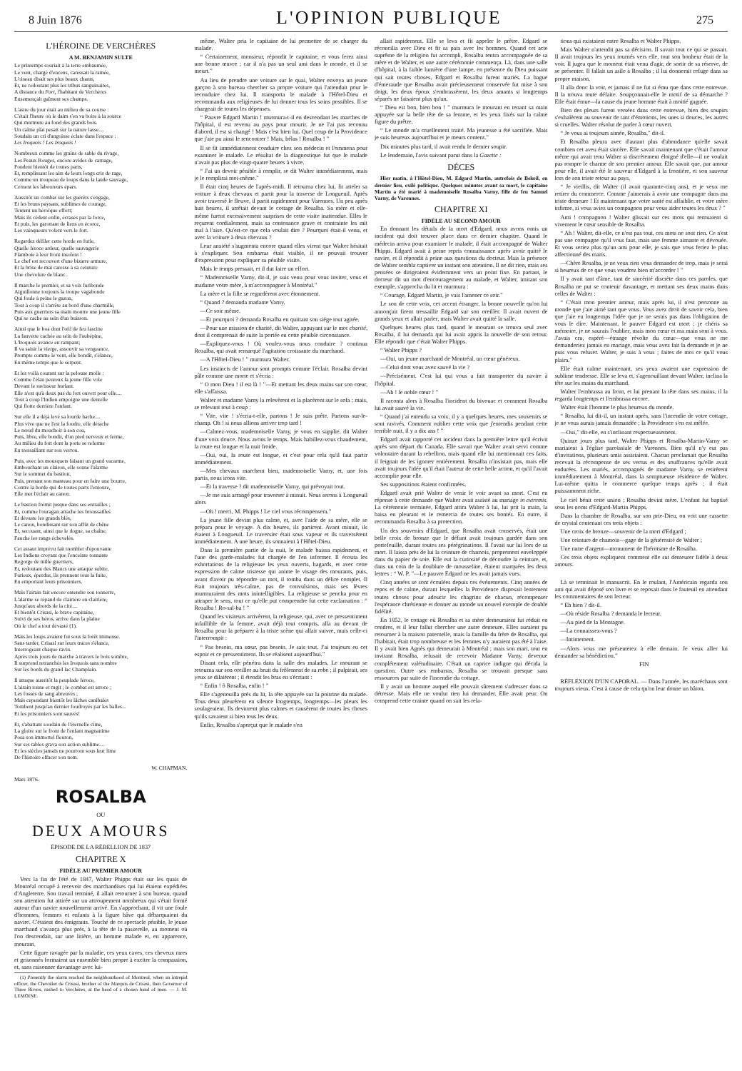8 Juin 1876 L'OPINION PUBLIQUE 275
L'HÉROINE DE VERCHÈRES
A M. BENJAMIN SULTE
Le printemps souriait à la terre embaumée,
Le vent, chargé d'encens, caressait la ramée,
L'oiseau disait ses plus beaux chants,
Et, ne redoutant plus les tribus sanguinaires,
A distance du Fort, l'habitant de Verchères
Ensemençait gaîment ses champs.
L'astre du jour était au milieu de sa course :
C'était l'heure où le daim s'en va boire à la source
Qui murmure au fond des grands bois.
Un calme plat pesait sur la nature lasse....
Soudain un cri d'angoisse éclate dans l'espace :
Les Iroquois ! Les Iroquois !
Nombreux comme les grains de sable du rivage,
Les Peaux Rouges, encore avides de carnage,
Fondent bientôt de toutes parts,
Et, remplissant les airs de leurs longs cris de rage,
Comme un troupeau de loups dans la lande sauvage,
Cernent les laboureurs épars.
Aussitôt un combat sur les guérêts s'engage,
Et les bruns paysans, sublimes de courage,
Tentent un héroïque effort;
Mais ils cèdent enfin, écrasés par la force,
Et puis, les garottant de liens en écorce,
Les vainqueurs volent vers le fort.
Regardez défiler cette horde en furie,
Quelle féroce ardeur, quelle sauvagerie
Flamboie à leur front insolent !
Le chef est recouvert d'une bizarre armure,
Et la brise de mai caresse à sa ceinture
Une chevelure de blanc.
Il marche le premier, et sa voix furibonde
Aiguillonne toujours la troupe vagabonde
Qui foule à peine le gazon,
Tout à coup il s'arrête au bord d'une charmille,
Puis aux guerriers sa main montre une jeune fille
Qui se cache au sein d'un buisson.
Ainsi que le boa dont l'œil de feu fascine
La fauvette cachée au sein de l'aubépine,
L'Iroquois avance en rampant;
Il va saisir la vierge, assouvir sa vengeance,
Prompte comme le vent, elle bondit, s'élance,
En même temps que le serpent.
Et les voilà courant sur la pelouse molle :
Comme l'élan peureux la jeune fille vole
Devant le ravisseur hurlant.
Elle n'est qu'à deux pas du fort ouvert pour elle....
Tout à coup l'Indien empoigne une dentelle
Qui flotte derrière l'enfant.
Sur elle il a déjà levé sa lourde hache....
Plus vive que ne l'est la foudre, elle détache
Le nœud du mouchoir à son cou,
Puis, libre, elle bondit, d'un pied nerveux et ferme,
Au milieu du fort dont la porte se referme
En tressaillant sur son verrou.
Puis, avec les mousquets faisant un grand vacarme,
Embouchant un clairon, elle sonne l'alarme
Sur le sommet du bastion,
Puis, prenant son manteau pour en faire une bourre,
Contre la horde qui de toutes parts l'entoure,
Elle met l'éclair au canon.
Le bastion frémit jusque dans ses entrailles ;
Et, comme l'ouragan arrache les broussailles
Et dévaste les grands blés,
Le canon, bondissant sur son affût de chêne
Et, secouant, ainsi que le dogue, sa chaîne,
Fauche les rangs échevelés.
Cet assaut imprévu fait trembler d'épouvante
Les Indiens croyant que l'enceinte tonnante
Regorge de mille guerriers,
Et, redoutant des Blancs une attaque subite,
Furieux, éperdus, ils prennent tous la fuite,
En emportant leurs prisonniers.
Mais l'airain fait encore entendre son tonnerre,
L'alarme se répand de clairière en clairière,
Jusqu'aux abords de la cité....
Et bientôt Crisasi, le brave capitaine,
Suivi de ses héros, arrive dans la plaine
Où le chef a tout dévasté (1).
Mais les loups avaient fui sous la forêt immense.
Sans tarder, Crisasi sur leurs traces s'élance,
Interrogeant chaque ravin.
Après trois jours de marche à travers le bois sombre,
Il surprend retranchés les Iroquois sans nombre
Sur les bords du grand lac Champlain.
Il attaque aussitôt la peuplade féroce,
L'airain tonne et rugit ; le combat est atroce ;
Les fossés de sang abreuvés ;
Mais cependant bientôt les lâches canibales
Tombent jusqu'au dernier foudroyés par les balles...
Et les prisonniers sont sauvés!
Et, s'abattant soudain de l'éternelle cime,
La gloire sur le front de l'enfant magnanime
Posa son immortel fleuron,
Sur ses tables grava son action sublime....
Et les siècles jamais ne pourront sous leur lime
De l'histoire effacer son nom.
W. CHAPMAN.
Mars 1876.
ROSALBA
OU
DEUX AMOURS
ÉPISODE DE LA RÉBELLION DE 1837
CHAPITRE X
FIDÈLE AU PREMIER AMOUR
Vers la fin de l'été de 1847, Walter Phipps était sur les quais de Montréal occupé à recevoir des marchandises qui lui étaient expédiées d'Angleterre. Son travail terminé, il allait retourner à son bureau, quand son attention fut attirée sur un attroupement nombreux qui s'était formé autour d'un navire nouvellement arrivé. En s'approchant, il vit une foule d'hommes, femmes et enfants à la figure hâve qui débarquaient du navire. C'étaient des émigrants. Touché de ce spectacle pénible, le jeune marchand s'avança plus près, à la tête de la passerelle, au moment où l'on descendait, sur une litière, un homme malade et, en apparence, mourant.
Cette figure ravagée par la maladie, ces yeux caves, ces cheveux rares et grisonnés formaient un ensemble bien propre à exciter la compassion, et, sans raisonner davantage avec lui-
(1) Presently the alarm reached the neighbourhood of Montreal, when an intrepid officer, the Chevalier de Crisasi, brother of the Marquis de Crisasi, then Governor of Three Rivers, rushed to Verchères, at the head of a chosen band of men. — J. M. LEMOINE.
même, Walter pria le capitaine de lui permettre de se charger du malade.
“ Certainement, monsieur, répondit le capitaine, et vous ferez ainsi une bonne œuvre ; car il n'a pas un seul ami dans le monde, et il se meurt.”
Au lieu de prendre une voiture sur le quai, Walter envoya un jeune garçon à son bureau chercher sa propre voiture qui l'attendait pour le reconduire chez lui. Il transporta le malade à l'Hôtel-Dieu et recommanda aux religieuses de lui donner tous les soins possibles. Il se chargeait de toutes les dépenses.
“ Pauvre Edgard Martin ! murmura-t-il en descendant les marches de l'hôpital, il est revenu au pays pour mourir. Je ne l'ai pas reconnu d'abord, il est si changé ! Mais c'est bien lui. Quel coup de la Providence que j'aie pu ainsi le rencontrer ! Mais, hélas ! Rosalba ! ”
Il se fit immédiatement conduire chez son médecin et l'emmena pour examiner le malade. Le résultat de la diagnostique fut que le malade n'avait pas plus de vingt-quatre heures à vivre.
“ J'ai un devoir pénible à remplir, se dit Walter immédiatement, mais je le remplirai moi-même.”
Il était cinq heures de l'après-midi. Il retourna chez lui, fit atteler sa voiture à deux chevaux et partit pour la traverse de Longueuil. Après avoir traversé le fleuve, il partit rapidement pour Varennes. Un peu après huit heures, il arrêtait devant le cottage de Rosalba. Sa mère et elle-même furent excessivement surprises de cette visite inattendue. Elles le reçurent cordialement, mais sa contenance grave et contrainte les mit mal à l'aise. Qu'est-ce que cela voulait dire ? Pourquoi était-il venu, et avec la voiture à deux chevaux ?
Leur anxiété s'augmenta encore quand elles virent que Walter hésitait à s'expliquer. Son embarras était visible, il ne pouvait trouver d'expression pour expliquer sa pénible visite.
Mais le temps pressait, et il dut faire un effort.
“ Mademoiselle Varny, dit-il, je suis venu pour vous inviter, vous et madame votre mère, à m'accompagner à Montréal.”
La mère et la fille se regardèrent avec étonnement.
“ Quand ? demanda madame Varny.
—Ce soir même.
—Et pourquoi ? demanda Rosalba en quittant son siége tout agitée.
—Pour une mission de charité, dit Walter, appuyant sur le mot charité, dont il comprenait de suite la portée en cette pénible circonstance.
—Expliquez-vous ! Où voulez-vous nous conduire ? continua Rosalba, qui avait remarqué l'agitation croissante du marchand.
—A l'Hôtel-Dieu ! ” murmura Walter.
Les instincts de l'amour sont prompts comme l'éclair. Rosalba devint pâle comme une morte et s'écria :
“ O mon Dieu ! il est là ! ”—Et mettant les deux mains sur son cœur, elle s'affaissa.
Walter et madame Varny la relevèrent et la placèrent sur le sofa ; mais, se relevant tout à coup :
“ Vite, vite ! s'écria-t-elle, partons ! Je suis prête. Partons sur-le-champ. Oh ! si nous allions arriver trop tard !
—Calmez-vous, mademoiselle Varny, je vous en supplie, dit Walter d'une voix douce. Nous avons le temps. Mais habillez-vous chaudement, la route est longue et la nuit froide.
—Oui, oui, la route est longue, et c'est pour cela qu'il faut partir immédiatement.
—Mes chevaux marchent bien, mademoiselle Varny, et, une fois partis, nous irons vite.
—Et la traverse ? dit mademoiselle Varny, qui prévoyait tout.
—Je me suis arrangé pour traverser à minuit. Nous serons à Longueuil alors
—Oh ! merci, M. Phipps ! Le ciel vous récompensera.”
La jeune fille devint plus calme, et, avec l'aide de sa mère, elle se prépara pour le voyage. A dix heures, ils partirent. Avant minuit, ils étaient à Longueuil. Le traversier était sous vapeur et ils traversèrent immédiatement. A une heure, ils sonnaient à l'Hôtel-Dieu.
Dans la première partie de la nuit, le malade baissa rapidement, et l'une des garde-malades fut chargée de l'en informer. Il écouta les exhortations de la religieuse les yeux ouverts, hagards, et avec cette expression de calme tristesse qui anime le visage des mourants, puis, avant d'avoir pu répondre un mot, il tomba dans un délire complet. Il était toujours très-calme, pas de convulsions, mais ses lèvres murmuraient des mots inintelligibles. La religieuse se pencha pour en attraper le sens, tout ce qu'elle put comprendre fut cette exclamation : “ Rosalba ! Ro-sal-ba ! ”
Quand les visiteurs arrivèrent, la religieuse, qui, avec ce pressentiment infaillible de la femme, avait déjà tout compris, alla au devant de Rosalba pour la préparer à la triste scène qui allait suivre, mais celle-ci l'interrompit :
“ Pas besoin, ma sœur, pas besoin. Je sais tout. J'ai toujours eu cet espoir et ce pressentiment. Ils se réalisent aujourd'hui.”
Disant cela, elle pénétra dans la salle des malades. Le mourant se retourna sur son oreiller au bruit du frôlement de sa robe ; il palpitait, ses yeux se dilatèrent ; il étendit les bras en s'écriant :
“ Enfin ! ô Rosalba, enfin ! ”
Elle s'agenouilla près du lit, la tête appuyée sur la poitrine du malade. Tous deux pleurèrent en silence longtemps, longtemps—les pleurs les soulageaient. Ils devinrent plus calmes et causèrent de toutes les choses qu'ils savaient si bien tous les deux.
Enfin, Rosalba s'aperçut que le malade s'en
allait rapidement. Elle se leva et fit appeler le prêtre. Edgard se réconcilia avec Dieu et fit sa paix avec les hommes. Quand cet acte suprême de la religion fut accompli, Rosalba rentra accompagnée de sa mère et de Walter, et une autre cérémonie commença. Là, dans une salle d'hôpital, à la faible lumière d'une lampe, en présence du Dieu puissant qui sait toutes choses, Edgard et Rosalba furent mariés. La bague d'émeraude que Rosalba avait précieusement conservée fut mise à son doigt, les deux époux s'embrassèrent, les deux amants si longtemps séparés ne faisaient plus qu'un.
“ Dieu est bon, bien bon ! ” murmura le mourant en tenant sa main appuyée sur la belle tête de sa femme, et les yeux fixés sur la calme figure du prêtre.
“ Le monde m'a cruellement traité. Ma jeunesse a été sacrifiée. Mais je suis heureux aujourd'hui et je meurs content.”
Dix minutes plus tard, il avait rendu le dernier soupir.
Le lendemain, l'avis suivant parut dans la Gazette :
DÉCES
Hier matin, à l'Hôtel-Dieu, M. Edgard Martin, autrefois de Belœil, en dernier lieu, exilé politique. Quelques minutes avant sa mort, le capitaine Martin a été marié à mademoiselle Rosalba Varny, fille de feu Samuel Varny, de Varennes.
CHAPITRE XI
FIDÈLE AU SECOND AMOUR
En donnant les détails de la mort d'Edgard, nous avons omis un incident qui doit trouver place dans ce dernier chapitre. Quand le médecin arriva pour examiner le malade, il était accompagné de Walter Phipps. Edgard avait à peine repris connaissance après avoir quitté le navire, et il répondit à peine aux questions du docteur. Mais la présence de Walter sembla captiver un instant son attention. Il ne dit rien, mais ses pensées se dirigeaient évidemment vers un point fixe. En partant, le docteur dit un mot d'encouragement au malade, et Walter, imitant son exemple, s'approcha du lit et murmura :
“ Courage, Edgard Martin, je vais l'amener ce soir.”
Le son de cette voix, cet accent étranger, la bonne nouvelle qu'on lui annonçait firent tressaillir Edgard sur son oreiller. Il avait ouvert de grands yeux et allait parler, mais Walter avait quitté la salle.
Quelques heures plus tard, quand le mourant se trouva seul avec Rosalba, il lui demanda qui lui avait appris la nouvelle de son retour. Elle répondit que c'était Walter Phipps.
“ Walter Phipps ?
—Oui, un jeune marchand de Montréal, un cœur généreux.
—Celui dont vous avez sauvé la vie ?
—Précisément. C'est lui qui vous a fait transporter du navire à l'hôpital.
—Ah ! le noble cœur ! ”
Il raconta alors à Rosalba l'incident du bivouac et comment Rosalba lui avait sauvé la vie.
“ Quand j'ai entendu sa voix, il y a quelques heures, mes souvenirs se sont ravivés. Comment oublier cette voix que j'entendis pendant cette terrible nuit, il y a dix ans ! ”
Edgard avait rapporté cet incident dans la première lettre qu'il écrivit après son départ du Canada. Elle savait que Walter avait servi comme volontaire durant la rebellion, mais quand elle lui mentionnait ces faits, il feignait de les ignorer entièrement. Rosalba n'insistait pas, mais elle avait toujours l'idée qu'il était l'auteur de cette belle action, et qu'il l'avait accomplie pour elle.
Ses suppositions étaient confirmées.
Edgard avait prié Walter de venir le voir avant sa mort. C'est en réponse à cette demande que Walter avait assisté au mariage in extremis. La cérémonie terminée, Edgard attira Walter à lui, lui prit la main, la baisa en pleurant et le remercia de toutes ses bontés. En outre, il recommanda Rosalba à sa protection.
Un des souvenirs d'Edgard, que Rosalba avait conservés, était une belle croix de bronze que le défunt avait toujours gardée dans son portefeuille, durant toutes ses pérégrinations. Il l'avait sur lui lors de sa mort. Il laissa près de lui la ceinture de chamois, proprement enveloppée dans du papier de soie. Elle eut la curiosité de découdre la ceinture, et, dans un coin de la doublure de mousseline, étaient marquées les deux lettres : “ W. P. ”—Le pauvre Edgard ne les avait jamais vues.
Cinq années se sont écoulées depuis ces événements. Cinq années de repos et de calme, durant lesquelles la Providence disposait lentement toutes choses pour adoucir les chagrins de chacun, récompenser l'espérance chrétienne et donner au monde un nouvel exemple de double fidélité.
En 1852, le cottage où Rosalba et sa mère demeuraient fut réduit en cendres, et il leur fallut chercher une autre demeure. Elles auraient pu retourner à la maison paternelle, mais la famille du frère de Rosalba, qui l'habitait, était trop nombreuse et les femmes n'y auraient pas été à l'aise. Il y avait bien Agnès qui demeurait à Montréal ; mais son mari, tout en invitant Rosalba, refusait de recevoir Madame Varny, devenue complétement valétudinaire. C'était un caprice indigne qui décida la question. Outre ses embarras, Rosalba se trouvait presque sans ressources par suite de l'incendie du cottage.
Il y avait un homme auquel elle pouvait sûrement s'adresser dans sa détresse. Mais elle ne voulut rien lui demander. Elle avait peur. On comprend cette crainte quand on sait les rela-
tions qui existaient entre Rosalba et Walter Phipps.
Mais Walter n'attendit pas sa décision. Il savait tout ce qui se passait. Il avait toujours les yeux tournés vers elle, tout son bonheur était de la voir. Il jugea que le moment était venu d'agir, de sortir de sa réserve, de se présenter. Il fallait un asile à Rosalba ; il lui donnerait refuge dans sa propre maison.
Il alla donc la voir, et jamais il ne fut si ému que dans cette entrevue. Il la trouva toute défaite. Soupçonnait-elle le motif de sa démarche ? Elle était émue—la cause du jeune homme était à moitié gagnée.
Bien des pleurs furent versées dans cette entrevue, bien des soupirs s'exhalèrent au souvenir de tant d'émotions, les unes si douces, les autres si cruelles. Walter résolut de parler à cœur ouvert.
“ Je vous ai toujours aimée, Rosalba,” dit-il.
Et Rosalba pleura avec d'autant plus d'abondance qu'elle savait combien cet aveu était sincère. Elle savait maintenant que c'était l'amour même qui avait tenu Walter si discrètement éloigné d'elle—il ne voulait pas rompre le charme de son premier amour. Elle savait que, par amour pour elle, il avait été le sauveur d'Edgard à la frontière, et son sauveur lors de son triste retour au pays.
“ Je vieillis, dit Walter (il avait quarante-cinq ans), et je veux me retirer du commerce. Comme j'aimerais à avoir une compagne dans ma triste demeure ! Et maintenant que votre santé est affaiblie, et votre mère infirme, si vous aviez un compagnon pour vous aider toutes les deux ? ”
Ami ! compagnon ! Walter glissait sur ces mots qui remuaient si vivement le cœur sensible de Rosalba.
“ Ah ! Walter, dit-elle, ce n'est pas tout, ces mots ne sont rien. Ce n'est pas une compagne qu'il vous faut, mais une femme aimante et dévouée. Et vous seriez plus qu'un ami pour elle, je sais que vous feriez le plus affectionné des maris.
—Chère Rosalba, je ne veux rien vous demander de trop, mais je serai si heureux de ce que vous voudrez bien m'accorder ! ”
Il y avait tant d'âme, tant de sincérité discrète dans ces paroles, que Rosalba ne put se contenir davantage, et mettant ses deux mains dans celles de Walter :
“ C'était mon premier amour, mais après lui, il n'est personne au monde que j'aie aimé tant que vous. Vous avez droit de savoir cela, bien que j'aie eu longtemps l'idée que je ne serais pas dans l'obligation de vous le dire. Maintenant, le pauvre Edgard est mort ; je chéris sa mémoire, je ne saurais l'oublier, mais mon cœur et ma main sont à vous. J'avais cru, espéré—étrange révolte du cœur—que vous ne me demanderiez jamais en mariage, mais vous avez fait la demande et je ne puis vous refuser. Walter, je suis à vous ; faites de moi ce qu'il vous plaira.”
Elle était calme maintenant, ses yeux avaient une expression de sublime tendresse. Elle se leva et, s'agenouillant devant Walter, inclina la tête sur les mains du marchand.
Walter l'embrassa au front, et lui prenant la tête dans ses mains, il la regarda longtemps et l'embrassa encore.
Walter était l'homme le plus heureux du monde.
“ Rosalba, lui dit-il, un instant après, sans l'incendie de votre cottage, je ne vous aurais jamais demandée ; la Providence s'en est mêlée.
—Oui,” dit-elle, en s'inclinant respectueusement.
Quinze jours plus tard, Walter Phipps et Rosalba-Martin-Varny se mariaient à l'église paroissiale de Varennes. Bien qu'il n'y eut pas d'invitations, plusieurs amis assistaient. Chacun proclamait que Rosalba recevait la récompense de ses vertus et des souffrances qu'elle avait endurées. Les mariés, accompagnés de madame Varny, se retirèrent immédiatement à Montréal, dans la somptueuse résidence de Walter. Lui-même quitta le commerce quelque temps après ; il était puissamment riche.
Le ciel bénit cette union ; Rosalba devint mère. L'enfant fut baptisé sous les noms d'Edgard-Martin Phipps.
Dans la chambre de Rosalba, sur son prie-Dieu, on voit une cassette de crystal contenant ces trois objets :
Une croix de bronze—souvenir de la mort d'Edgard ;
Une ceinture de chamois—gage de la générosité de Walter ;
Une rame d'argent—monument de l'héroïsme de Rosalba.
Ces trois objets expliquent comment elle sut demeurer fidèle à deux amours.
Là se terminait le manuscrit. En le roulant, l'Américain regarda son ami qui avait déposé son livre et se reposait dans le fauteuil en attendant les commentaires de son lecteur.
“ Eh bien ? dit-il.
—Où réside Rosalba ? demanda le lecteur.
—Au pied de la Montagne.
—La connaissez-vous ?
—Intimement.
—Alors vous me présenterez à elle demain. Je veux aller lui demander sa bénédiction.”
FIN
RÉFLEXION D'UN CAPORAL. — Dans l'armée, les maréchaux sont toujours vieux. C'est à cause de cela qu'on leur donne un bâton.